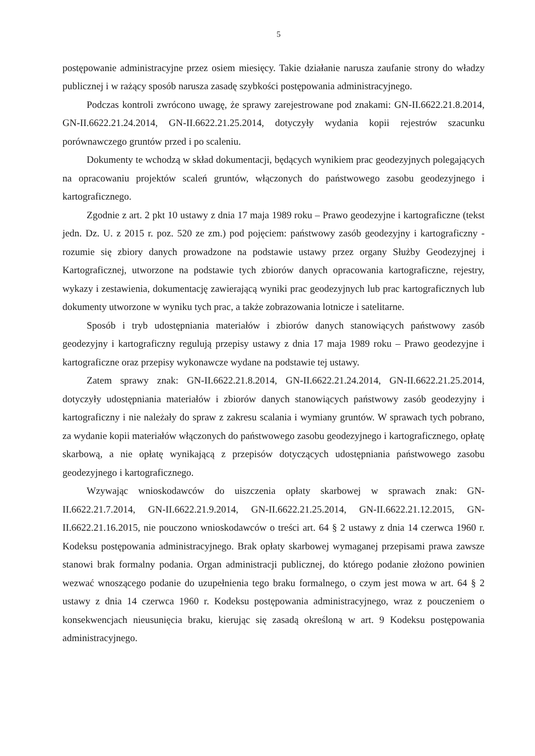5
postępowanie administracyjne przez osiem miesięcy. Takie działanie narusza zaufanie strony do władzy publicznej i w rażący sposób narusza zasadę szybkości postępowania administracyjnego.
Podczas kontroli zwrócono uwagę, że sprawy zarejestrowane pod znakami: GN-II.6622.21.8.2014, GN-II.6622.21.24.2014, GN-II.6622.21.25.2014, dotyczyły wydania kopii rejestrów szacunku porównawczego gruntów przed i po scaleniu.
Dokumenty te wchodzą w skład dokumentacji, będących wynikiem prac geodezyjnych polegających na opracowaniu projektów scaleń gruntów, włączonych do państwowego zasobu geodezyjnego i kartograficznego.
Zgodnie z art. 2 pkt 10 ustawy z dnia 17 maja 1989 roku – Prawo geodezyjne i kartograficzne (tekst jedn. Dz. U. z 2015 r. poz. 520 ze zm.) pod pojęciem: państwowy zasób geodezyjny i kartograficzny - rozumie się zbiory danych prowadzone na podstawie ustawy przez organy Służby Geodezyjnej i Kartograficznej, utworzone na podstawie tych zbiorów danych opracowania kartograficzne, rejestry, wykazy i zestawienia, dokumentację zawierającą wyniki prac geodezyjnych lub prac kartograficznych lub dokumenty utworzone w wyniku tych prac, a także zobrazowania lotnicze i satelitarne.
Sposób i tryb udostępniania materiałów i zbiorów danych stanowiących państwowy zasób geodezyjny i kartograficzny regulują przepisy ustawy z dnia 17 maja 1989 roku – Prawo geodezyjne i kartograficzne oraz przepisy wykonawcze wydane na podstawie tej ustawy.
Zatem sprawy znak: GN-II.6622.21.8.2014, GN-II.6622.21.24.2014, GN-II.6622.21.25.2014, dotyczyły udostępniania materiałów i zbiorów danych stanowiących państwowy zasób geodezyjny i kartograficzny i nie należały do spraw z zakresu scalania i wymiany gruntów. W sprawach tych pobrano, za wydanie kopii materiałów włączonych do państwowego zasobu geodezyjnego i kartograficznego, opłatę skarbową, a nie opłatę wynikającą z przepisów dotyczących udostępniania państwowego zasobu geodezyjnego i kartograficznego.
Wzywając wnioskodawców do uiszczenia opłaty skarbowej w sprawach znak: GN-II.6622.21.7.2014, GN-II.6622.21.9.2014, GN-II.6622.21.25.2014, GN-II.6622.21.12.2015, GN-II.6622.21.16.2015, nie pouczono wnioskodawców o treści art. 64 § 2 ustawy z dnia 14 czerwca 1960 r. Kodeksu postępowania administracyjnego. Brak opłaty skarbowej wymaganej przepisami prawa zawsze stanowi brak formalny podania. Organ administracji publicznej, do którego podanie złożono powinien wezwać wnoszącego podanie do uzupełnienia tego braku formalnego, o czym jest mowa w art. 64 § 2 ustawy z dnia 14 czerwca 1960 r. Kodeksu postępowania administracyjnego, wraz z pouczeniem o konsekwencjach nieusunięcia braku, kierując się zasadą określoną w art. 9 Kodeksu postępowania administracyjnego.